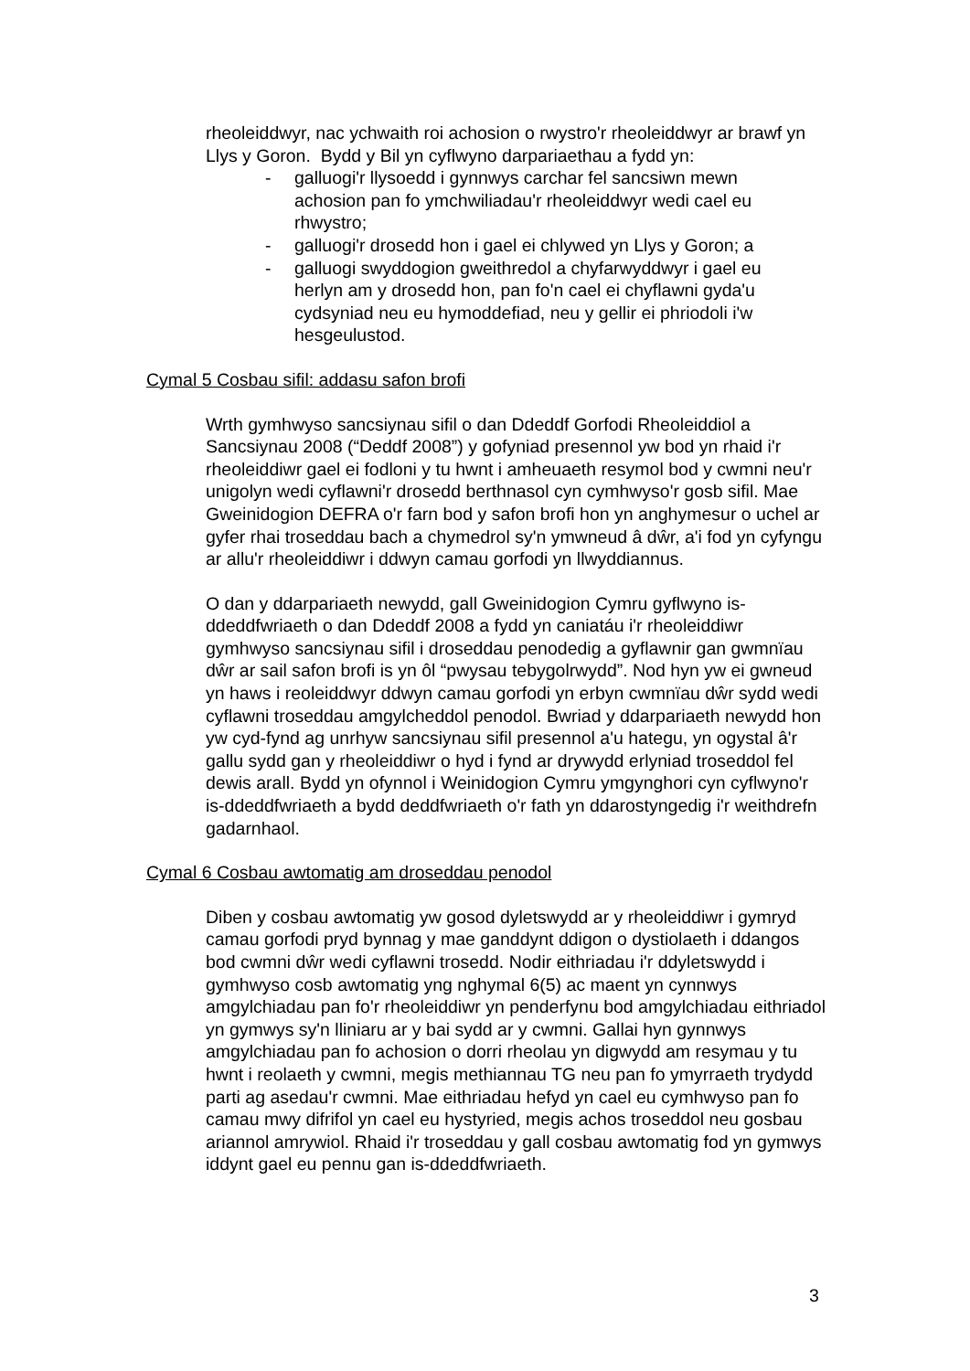rheoleiddwyr, nac ychwaith roi achosion o rwystro'r rheoleiddwyr ar brawf yn Llys y Goron. Bydd y Bil yn cyflwyno darpariaethau a fydd yn:
- galluogi'r llysoedd i gynnwys carchar fel sancsiwn mewn achosion pan fo ymchwiliadau'r rheoleiddwyr wedi cael eu rhwystro;
- galluogi'r drosedd hon i gael ei chlywed yn Llys y Goron; a
- galluogi swyddogion gweithredol a chyfarwyddwyr i gael eu herlyn am y drosedd hon, pan fo'n cael ei chyflawni gyda'u cydsyniad neu eu hymoddefiad, neu y gellir ei phriodoli i'w hesgeulustod.
Cymal 5 Cosbau sifil: addasu safon brofi
Wrth gymhwyso sancsiynau sifil o dan Ddeddf Gorfodi Rheoleiddiol a Sancsiynau 2008 (“Deddf 2008”) y gofyniad presennol yw bod yn rhaid i'r rheoleiddiwr gael ei fodloni y tu hwnt i amheuaeth resymol bod y cwmni neu'r unigolyn wedi cyflawni'r drosedd berthnasol cyn cymhwyso'r gosb sifil. Mae Gweinidogion DEFRA o'r farn bod y safon brofi hon yn anghymesur o uchel ar gyfer rhai troseddau bach a chymedrol sy'n ymwneud â dŵr, a'i fod yn cyfyngu ar allu'r rheoleiddiwr i ddwyn camau gorfodi yn llwyddiannus.
O dan y ddarpariaeth newydd, gall Gweinidogion Cymru gyflwyno is-ddeddfwriaeth o dan Ddeddf 2008 a fydd yn caniatáu i'r rheoleiddiwr gymhwyso sancsiynau sifil i droseddau penodedig a gyflawnir gan gwmnïau dŵr ar sail safon brofi is yn ôl “pwysau tebygolrwydd”. Nod hyn yw ei gwneud yn haws i reoleiddwyr ddwyn camau gorfodi yn erbyn cwmnïau dŵr sydd wedi cyflawni troseddau amgylcheddol penodol. Bwriad y ddarpariaeth newydd hon yw cyd-fynd ag unrhyw sancsiynau sifil presennol a'u hategu, yn ogystal â'r gallu sydd gan y rheoleiddiwr o hyd i fynd ar drywydd erlyniad troseddol fel dewis arall. Bydd yn ofynnol i Weinidogion Cymru ymgynghori cyn cyflwyno'r is-ddeddfwriaeth a bydd deddfwriaeth o'r fath yn ddarostyngedig i'r weithdrefn gadarnhaol.
Cymal 6 Cosbau awtomatig am droseddau penodol
Diben y cosbau awtomatig yw gosod dyletswydd ar y rheoleiddiwr i gymryd camau gorfodi pryd bynnag y mae ganddynt ddigon o dystiolaeth i ddangos bod cwmni dŵr wedi cyflawni trosedd. Nodir eithriadau i'r ddyletswydd i gymhwyso cosb awtomatig yng nghymal 6(5) ac maent yn cynnwys amgylchiadau pan fo'r rheoleiddiwr yn penderfynu bod amgylchiadau eithriadol yn gymwys sy'n lliniaru ar y bai sydd ar y cwmni. Gallai hyn gynnwys amgylchiadau pan fo achosion o dorri rheolau yn digwydd am resymau y tu hwnt i reolaeth y cwmni, megis methiannau TG neu pan fo ymyrraeth trydydd parti ag asedau'r cwmni. Mae eithriadau hefyd yn cael eu cymhwyso pan fo camau mwy difrifol yn cael eu hystyried, megis achos troseddol neu gosbau ariannol amrywiol. Rhaid i'r troseddau y gall cosbau awtomatig fod yn gymwys iddynt gael eu pennu gan is-ddeddfwriaeth.
3